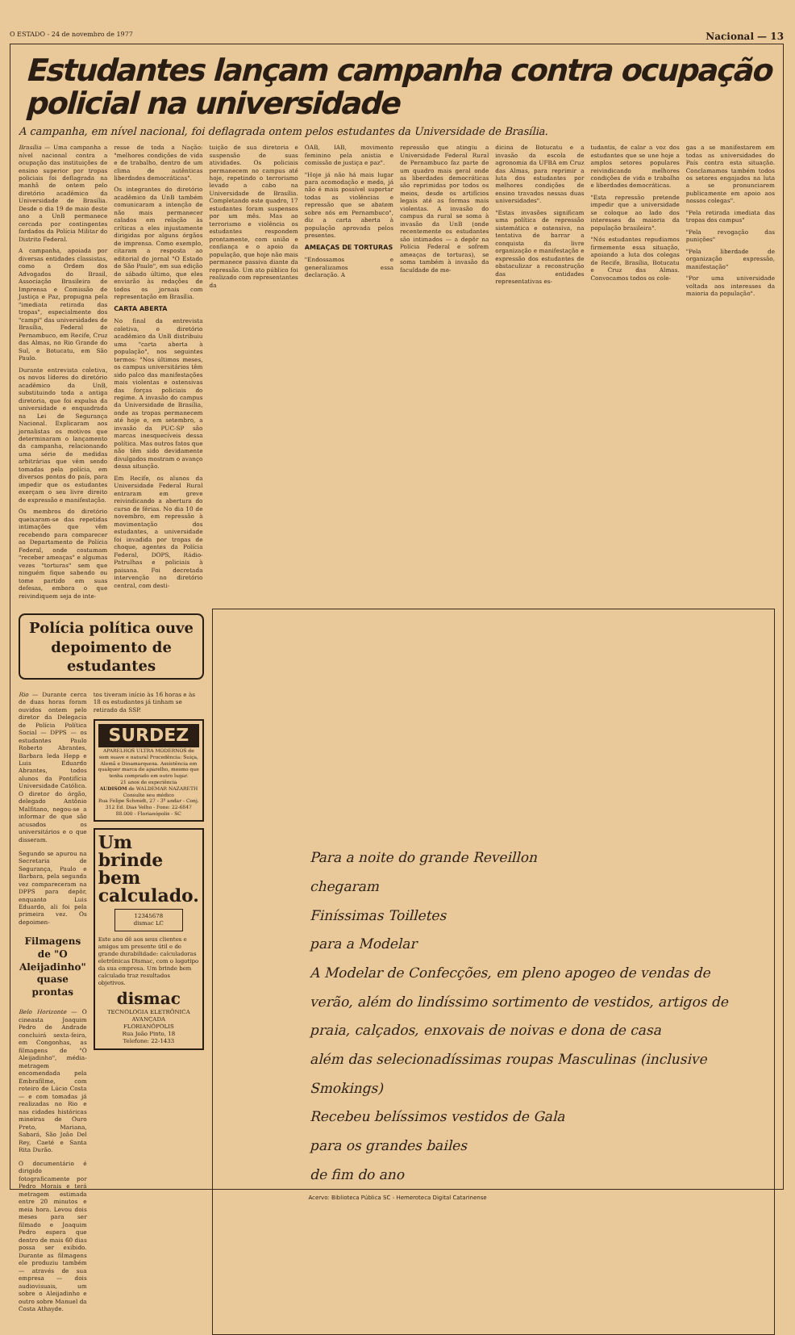O ESTADO - 24 de novembro de 1977 Nacional — 13
Estudantes lançam campanha contra ocupação policial na universidade
A campanha, em nível nacional, foi deflagrada ontem pelos estudantes da Universidade de Brasília.
Brasília — Uma campanha a nível nacional contra a ocupação das instituições de ensino superior por tropas policiais foi deflagrada na manhã de ontem pelo diretório acadêmico da Universidade de Brasília. Desde o dia 19 de maio deste ano a UnB permanece cercada por contingentes fardados da Polícia Militar do Distrito Federal.
A campanha, apoiada por diversas entidades classistas, como a Ordem dos Advogados do Brasil, Associação Brasileira de Imprensa e Comissão de Justiça e Paz, propugna pela "imediata retirada das tropas", especialmente dos "campi" das universidades de Brasília, Federal de Pernambuco, em Recife, Cruz das Almas, no Rio Grande do Sul, e Botucatu, em São Paulo.
Durante entrevista coletiva, os novos líderes do diretório acadêmico da UnB, substituindo toda a antiga diretoria, que foi expulsa da universidade e enquadrada na Lei de Segurança Nacional. Explicaram aos jornalistas os motivos que determinaram o lançamento da campanha, relacionando uma série de medidas arbitrárias que vêm sendo tomadas pela polícia, em diversos pontos do país, para impedir que os estudantes exerçam o seu livre direito de expressão e manifestação.
Os membros do diretório queixaram-se das repetidas intimações que vêm recebendo para comparecer ao Departamento de Polícia Federal, onde costumam "receber ameaças" e algumas vezes "torturas" sem que ninguém fique sabendo ou tome partido em suas defesas, embora o que reivindiquem seja de inte-
resse de toda a Nação: "melhores condições de vida e de trabalho, dentro de um clima de autênticas liberdades democráticas".
Os integrantes do diretório acadêmico da UnB também comunicaram a intenção de não mais permanecer calados em relação às críticas a eles injustamente dirigidas por alguns órgãos de imprensa. Como exemplo, citaram a resposta ao editorial do jornal "O Estado de São Paulo", em sua edição de sábado último, que eles enviarão às redações de todos os jornais com representação em Brasília.
CARTA ABERTA
No final da entrevista coletiva, o diretório acadêmico da UnB distribuiu uma "carta aberta à população", nos seguintes termos: "Nos últimos meses, os campus universitários têm sido palco das manifestações mais violentas e ostensivas das forças policiais do regime. A invasão do campus da Universidade de Brasília, onde as tropas permanecem até hoje e, em setembro, a invasão da PUC-SP são marcas inesquecíveis dessa política. Mas outros fatos que não têm sido devidamente divulgados mostram o avanço dessa situação.
Em Recife, os alunos da Universidade Federal Rural entraram em greve reivindicando a abertura do curso de férias. No dia 10 de novembro, em repressão à movimentação dos estudantes, a universidade foi invadida por tropas de choque, agentes da Polícia Federal, DOPS, Rádio-Patrulhas e policiais à paisana. Foi decretada intervenção no diretório central, com desti-
tuição de sua diretoria e suspensão de suas atividades. Os policiais permanecem no campus até hoje, repetindo o terrorismo levado a cabo na Universidade de Brasília. Completando este quadro, 17 estudantes foram suspensos por um mês. Mas ao terrorismo e violência os estudantes respondem prontamente, com união e confiança e o apoio da população, que hoje não mais permanece passiva diante da repressão. Um ato público foi realizado com representantes da
OAB, IAB, movimento feminino pela anistia e comissão de justiça e paz".
"Hoje já não há mais lugar para acomodação e medo, já não é mais possível suportar todas as violências e repressão que se abatem sobre nós em Pernambuco", diz a carta aberta à população aprovada pelos presentes.
AMEAÇAS DE TORTURAS
"Endossamos e generalizamos essa declaração. A
repressão que atingiu a Universidade Federal Rural de Pernambuco faz parte de um quadro mais geral onde as liberdades democráticas são reprimidas por todos os meios, desde os artifícios legais até as formas mais violentas. A invasão do campus da rural se soma à invasão da UnB (onde recentemente os estudantes são intimados — a depôr na Polícia Federal e sofrem ameaças de torturas), se soma também à invasão da faculdade de me-
dicina de Botucatu e a invasão da escola de agronomia da UFBA em Cruz das Almas, para reprimir a luta dos estudantes por melhores condições de ensino travados nessas duas universidades".
"Estas invasões significam uma política de repressão sistemática e ostensiva, na tentativa de barrar a conquista da livre organização e manifestação e expressão dos estudantes de obstaculizar a reconstrução das entidades representativas es-
tudantis, de calar a voz dos estudantes que se une hoje a amplos setores populares reivindicando melhores condições de vida e trabalho e liberdades democráticas.
"Esta repressão pretende impedir que a universidade se coloque ao lado dos interesses da maioria da população brasileira".
"Nós estudantes repudiamos firmemente essa situação, apoiando a luta dos colegas de Recife, Brasília, Botucatu e Cruz das Almas. Convocamos todos os cole-
gas a se manifestarem em todas as universidades do País contra esta situação. Conclamamos também todos os setores engajados na luta a se pronunciarem publicamente em apoio aos nossos colegas".
"Pela retirada imediata das tropas dos campus"
"Pela revogação das punições"
"Pela liberdade de organização expressão, manifestação"
"Por uma universidade voltada aos interesses da maioria da população".
Polícia política ouve depoimento de estudantes
Rio — Durante cerca de duas horas foram ouvidos ontem pelo diretor da Delegacia de Polícia Política Social — DPPS — os estudantes Paulo Roberto Abrantes, Barbara Ieda Hepp e Luis Eduardo Abrantes, todos alunos da Pontifícia Universidade Católica. O diretor do órgão, delegado Antônio Malfitano, negou-se a informar de que são acusados os universitários e o que disseram.
Segundo se apurou na Secretaria de Segurança, Paulo e Barbara, pela segunda vez compareceram na DPPS para depôr, enquanto Luis Eduardo, ali foi pela primeira vez. Os depoimen-
Filmagens de "O Aleijadinho" quase prontas
Belo Horizonte — O cineasta Joaquim Pedro de Andrade concluirá sexta-feira, em Congonhas, as filmagens de "O Aleijadinho", média-metragem encomendada pela Embrafilme, com roteiro de Lúcio Costa — e com tomadas já realizadas no Rio e nas cidades históricas mineiras de Ouro Preto, Mariana, Sabará, São João Del Rey, Caeté e Santa Rita Durão.
O documentário é dirigido fotograficamente por Pedro Morais e terá metragem estimada entre 20 minutos e meia hora. Levou dois meses para ser filmado e Joaquim Pedro espera que dentro de mais 60 dias possa ser exibido. Durante as filmagens ele produziu também — através de sua empresa — dois audiovisuais, um sobre o Aleijadinho e outro sobre Manuel da Costa Athayde.
tos tiveram início às 16 horas e às 18 os estudantes já tinham se retirado da SSP.
SURDEZ
APARELHOS ULTRA MODERNOS de som suave e natural Procedência: Suiça, Alemã e Dinamarquesa. Assistência em qualquer marca de aparelho, mesmo que tenha comprado em outro lugar.
21 anos de experiência
AUDISOM de WALDEMAR NAZARETH
Consulte seu médico
Rua Felipe Schmidt, 27 - 3º andar - Conj. 312 Ed. Dias Velho - Fone: 22-6847 88.000 - Florianópolis - SC
Um brinde bem calculado.
12345678
dismac LC
Este ano dê aos seus clientes e amigos um presente útil e de grande durabilidade: calculadoras eletrônicas Dismac, com o logotipo da sua empresa. Um brinde bem calculado traz resultados objetivos.
dismac
TECNOLOGIA ELETRÔNICA AVANÇADA
FLORIANÓPOLIS
Rua João Pinto, 18
Telefone: 22-1433
Para a noite do grande Reveillon
chegaram
Finíssimas Toilletes
para a Modelar
A Modelar de Confecções, em pleno apogeo de vendas de verão, além do lindíssimo sortimento de vestidos, artigos de praia, calçados, enxovais de noivas e dona de casa
além das selecionadíssimas roupas Masculinas (inclusive Smokings)
Recebeu belíssimos vestidos de Gala
para os grandes bailes
de fim do ano
Acervo: Biblioteca Pública SC - Hemeroteca Digital Catarinense